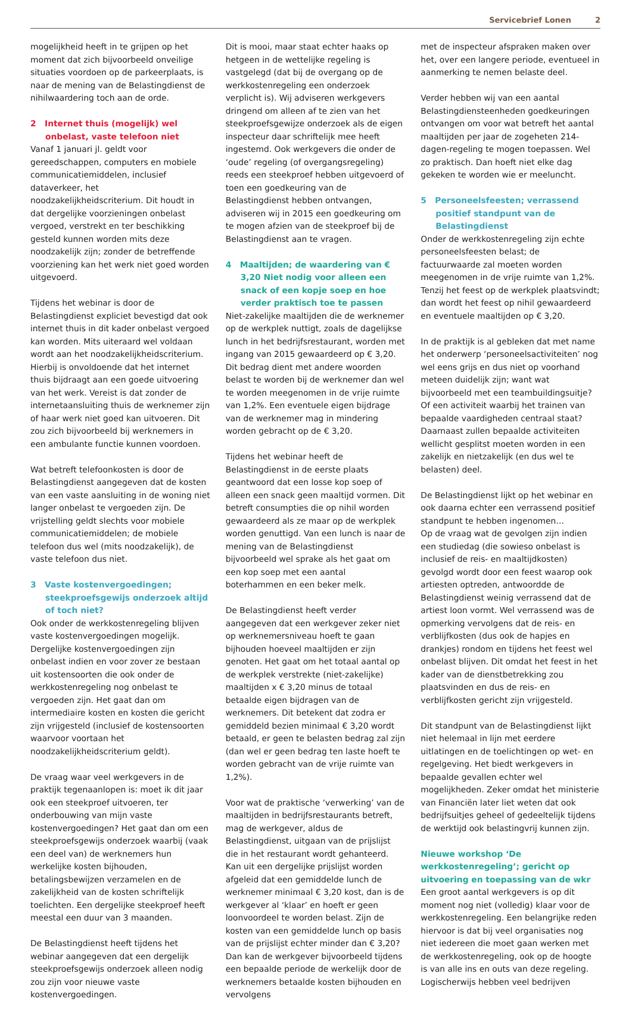Servicebrief Lonen 2
mogelijkheid heeft in te grijpen op het moment dat zich bijvoorbeeld onveilige situaties voordoen op de parkeerplaats, is naar de mening van de Belastingdienst de nihilwaardering toch aan de orde.
2 Internet thuis (mogelijk) wel onbelast, vaste telefoon niet
Vanaf 1 januari jl. geldt voor gereedschappen, computers en mobiele communicatiemiddelen, inclusief dataverkeer, het noodzakelijkheidscriterium. Dit houdt in dat dergelijke voorzieningen onbelast vergoed, verstrekt en ter beschikking gesteld kunnen worden mits deze noodzakelijk zijn; zonder de betreffende voorziening kan het werk niet goed worden uitgevoerd.
Tijdens het webinar is door de Belastingdienst expliciet bevestigd dat ook internet thuis in dit kader onbelast vergoed kan worden. Mits uiteraard wel voldaan wordt aan het noodzakelijkheidscriterium. Hierbij is onvoldoende dat het internet thuis bijdraagt aan een goede uitvoering van het werk. Vereist is dat zonder de internetaansluiting thuis de werknemer zijn of haar werk niet goed kan uitvoeren. Dit zou zich bijvoorbeeld bij werknemers in een ambulante functie kunnen voordoen.
Wat betreft telefoonkosten is door de Belastingdienst aangegeven dat de kosten van een vaste aansluiting in de woning niet langer onbelast te vergoeden zijn. De vrijstelling geldt slechts voor mobiele communicatiemiddelen; de mobiele telefoon dus wel (mits noodzakelijk), de vaste telefoon dus niet.
3 Vaste kostenvergoedingen; steekproefsgewijs onderzoek altijd of toch niet?
Ook onder de werkkostenregeling blijven vaste kostenvergoedingen mogelijk. Dergelijke kostenvergoedingen zijn onbelast indien en voor zover ze bestaan uit kostensoorten die ook onder de werkkostenregeling nog onbelast te vergoeden zijn. Het gaat dan om intermediaire kosten en kosten die gericht zijn vrijgesteld (inclusief de kostensoorten waarvoor voortaan het noodzakelijkheidscriterium geldt).
De vraag waar veel werkgevers in de praktijk tegenaanlopen is: moet ik dit jaar ook een steekproef uitvoeren, ter onderbouwing van mijn vaste kostenvergoedingen? Het gaat dan om een steekproefsgewijs onderzoek waarbij (vaak een deel van) de werknemers hun werkelijke kosten bijhouden, betalingsbewijzen verzamelen en de zakelijkheid van de kosten schriftelijk toelichten. Een dergelijke steekproef heeft meestal een duur van 3 maanden.
De Belastingdienst heeft tijdens het webinar aangegeven dat een dergelijk steekproefsgewijs onderzoek alleen nodig zou zijn voor nieuwe vaste kostenvergoedingen.
Dit is mooi, maar staat echter haaks op hetgeen in de wettelijke regeling is vastgelegd (dat bij de overgang op de werkkostenregeling een onderzoek verplicht is). Wij adviseren werkgevers dringend om alleen af te zien van het steekproefsgewijze onderzoek als de eigen inspecteur daar schriftelijk mee heeft ingestemd. Ook werkgevers die onder de ‘oude’ regeling (of overgangsregeling) reeds een steekproef hebben uitgevoerd of toen een goedkeuring van de Belastingdienst hebben ontvangen, adviseren wij in 2015 een goedkeuring om te mogen afzien van de steekproef bij de Belastingdienst aan te vragen.
4 Maaltijden; de waardering van € 3,20 Niet nodig voor alleen een snack of een kopje soep en hoe verder praktisch toe te passen
Niet-zakelijke maaltijden die de werknemer op de werkplek nuttigt, zoals de dagelijkse lunch in het bedrijfsrestaurant, worden met ingang van 2015 gewaardeerd op € 3,20. Dit bedrag dient met andere woorden belast te worden bij de werknemer dan wel te worden meegenomen in de vrije ruimte van 1,2%. Een eventuele eigen bijdrage van de werknemer mag in mindering worden gebracht op de € 3,20.
Tijdens het webinar heeft de Belastingdienst in de eerste plaats geantwoord dat een losse kop soep of alleen een snack geen maaltijd vormen. Dit betreft consumpties die op nihil worden gewaardeerd als ze maar op de werkplek worden genuttigd. Van een lunch is naar de mening van de Belastingdienst bijvoorbeeld wel sprake als het gaat om een kop soep met een aantal boterhammen en een beker melk.
De Belastingdienst heeft verder aangegeven dat een werkgever zeker niet op werknemersniveau hoeft te gaan bijhouden hoeveel maaltijden er zijn genoten. Het gaat om het totaal aantal op de werkplek verstrekte (niet-zakelijke) maaltijden x € 3,20 minus de totaal betaalde eigen bijdragen van de werknemers. Dit betekent dat zodra er gemiddeld bezien minimaal € 3,20 wordt betaald, er geen te belasten bedrag zal zijn (dan wel er geen bedrag ten laste hoeft te worden gebracht van de vrije ruimte van 1,2%).
Voor wat de praktische ‘verwerking’ van de maaltijden in bedrijfsrestaurants betreft, mag de werkgever, aldus de Belastingdienst, uitgaan van de prijslijst die in het restaurant wordt gehanteerd. Kan uit een dergelijke prijslijst worden afgeleid dat een gemiddelde lunch de werknemer minimaal € 3,20 kost, dan is de werkgever al ‘klaar’ en hoeft er geen loonvoordeel te worden belast. Zijn de kosten van een gemiddelde lunch op basis van de prijslijst echter minder dan € 3,20? Dan kan de werkgever bijvoorbeeld tijdens een bepaalde periode de werkelijk door de werknemers betaalde kosten bijhouden en vervolgens
met de inspecteur afspraken maken over het, over een langere periode, eventueel in aanmerking te nemen belaste deel.
Verder hebben wij van een aantal Belastingdiensteenheden goedkeuringen ontvangen om voor wat betreft het aantal maaltijden per jaar de zogeheten 214-dagen-regeling te mogen toepassen. Wel zo praktisch. Dan hoeft niet elke dag gekeken te worden wie er meeluncht.
5 Personeelsfeesten; verrassend positief standpunt van de Belastingdienst
Onder de werkkostenregeling zijn echte personeelsfeesten belast; de factuurwaarde zal moeten worden meegenomen in de vrije ruimte van 1,2%. Tenzij het feest op de werkplek plaatsvindt; dan wordt het feest op nihil gewaardeerd en eventuele maaltijden op € 3,20.
In de praktijk is al gebleken dat met name het onderwerp ‘personeelsactiviteiten’ nog wel eens grijs en dus niet op voorhand meteen duidelijk zijn; want wat bijvoorbeeld met een teambuildingsuitje? Of een activiteit waarbij het trainen van bepaalde vaardigheden centraal staat? Daarnaast zullen bepaalde activiteiten wellicht gesplitst moeten worden in een zakelijk en nietzakelijk (en dus wel te belasten) deel.
De Belastingdienst lijkt op het webinar en ook daarna echter een verrassend positief standpunt te hebben ingenomen…
Op de vraag wat de gevolgen zijn indien een studiedag (die sowieso onbelast is inclusief de reis- en maaltijdkosten) gevolgd wordt door een feest waarop ook artiesten optreden, antwoordde de Belastingdienst weinig verrassend dat de artiest loon vormt. Wel verrassend was de opmerking vervolgens dat de reis- en verblijfkosten (dus ook de hapjes en drankjes) rondom en tijdens het feest wel onbelast blijven. Dit omdat het feest in het kader van de dienstbetrekking zou plaatsvinden en dus de reis- en verblijfkosten gericht zijn vrijgesteld.
Dit standpunt van de Belastingdienst lijkt niet helemaal in lijn met eerdere uitlatingen en de toelichtingen op wet- en regelgeving. Het biedt werkgevers in bepaalde gevallen echter wel mogelijkheden. Zeker omdat het ministerie van Financiën later liet weten dat ook bedrijfsuitjes geheel of gedeeltelijk tijdens de werktijd ook belastingvrij kunnen zijn.
Nieuwe workshop ‘De werkkostenregeling’; gericht op uitvoering en toepassing van de wkr
Een groot aantal werkgevers is op dit moment nog niet (volledig) klaar voor de werkkostenregeling. Een belangrijke reden hiervoor is dat bij veel organisaties nog niet iedereen die moet gaan werken met de werkkostenregeling, ook op de hoogte is van alle ins en outs van deze regeling. Logischerwijs hebben veel bedrijven